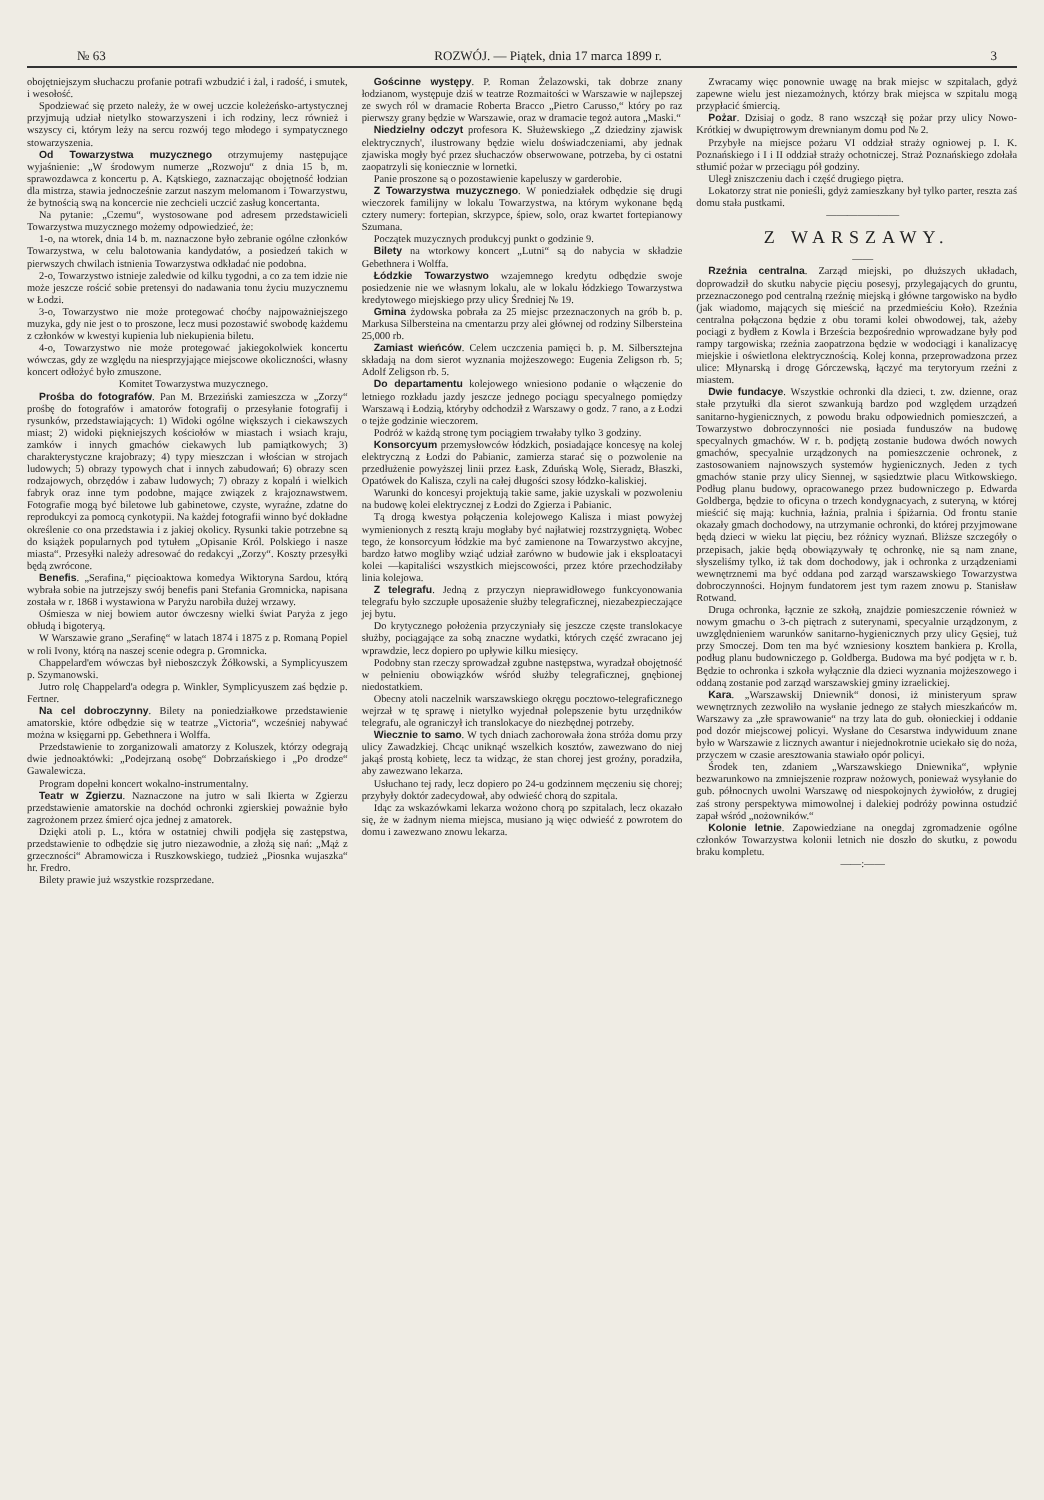№ 63 ROZWÓJ. — Piątek, dnia 17 marca 1899 r. 3
obojętniejszym słuchaczu profanie potrafi wzbudzić i żal, i radość, i smutek, i wesołość.
Spodziewać się przeto należy, że w owej uczcie koleżeńsko-artystycznej przyjmują udział nietylko stowarzyszeni i ich rodziny, lecz również i wszyscy ci, którym leży na sercu rozwój tego młodego i sympatycznego stowarzyszenia.
Od Towarzystwa muzycznego otrzymujemy następujące wyjaśnienie: „W środowym numerze „Rozwoju“ z dnia 15 b, m. sprawozdawca z koncertu p. A. Kątskiego, zaznaczając obojętność łodzian dla mistrza, stawia jednocześnie zarzut naszym melomanom i Towarzystwu, że bytnością swą na koncercie nie zechcieli uczcić zasług koncertanta.
Na pytanie: „Czemu“, wystosowane pod adresem przedstawicieli Towarzystwa muzycznego możemy odpowiedzieć, że:
1-o, na wtorek, dnia 14 b. m. naznaczone było zebranie ogólne członków Towarzystwa, w celu balotowania kandydatów, a posiedzeń takich w pierwszych chwilach istnienia Towarzystwa odkładać nie podobna.
2-o, Towarzystwo istnieje zaledwie od kilku tygodni, a co za tem idzie nie może jeszcze rościć sobie pretensyi do nadawania tonu życiu muzycznemu w Łodzi.
3-o, Towarzystwo nie może protegować choćby najpoważniejszego muzyka, gdy nie jest o to proszone, lecz musi pozostawić swobodę każdemu z członków w kwestyi kupienia lub niekupienia biletu.
4-o, Towarzystwo nie może protegować jakiegokolwiek koncertu wówczas, gdy ze względu na niesprzyjające miejscowe okoliczności, własny koncert odłożyć było zmuszone.
Komitet Towarzystwa muzycznego.
Prośba do fotografów. Pan M. Brzeziński zamieszcza w „Zorzy“ prośbę do fotografów i amatorów fotografij o przesyłanie fotografij i rysunków, przedstawiających: 1) Widoki ogólne większych i ciekawszych miast; 2) widoki piękniejszych kościołów w miastach i wsiach kraju, zamków i innych gmachów ciekawych lub pamiątkowych; 3) charakterystyczne krajobrazy; 4) typy mieszczan i włościan w strojach ludowych; 5) obrazy typowych chat i innych zabudowań; 6) obrazy scen rodzajowych, obrzędów i zabaw ludowych; 7) obrazy z kopalń i wielkich fabryk oraz inne tym podobne, mające związek z krajoznawstwem. Fotografie mogą być biletowe lub gabinetowe, czyste, wyraźne, zdatne do reprodukcyi za pomocą cynkotypii. Na każdej fotografii winno być dokładne określenie co ona przedstawia i z jakiej okolicy. Rysunki takie potrzebne są do książek popularnych pod tytułem „Opisanie Król. Polskiego i nasze miasta“. Przesyłki należy adresować do redakcyi „Zorzy“. Koszty przesyłki będą zwrócone.
Benefis. „Serafina,“ pięcioaktowa komedya Wiktoryna Sardou, którą wybrała sobie na jutrzejszy swój benefis pani Stefania Gromnicka, napisana została w r. 1868 i wystawiona w Paryżu narobiła dużej wrzawy.
Ośmiesza w niej bowiem autor ówczesny wielki świat Paryża z jego obłudą i bigoteryą.
W Warszawie grano „Serafinę“ w latach 1874 i 1875 z p. Romaną Popiel w roli Ivony, którą na naszej scenie odegra p. Gromnicka.
Chappelard'em wówczas był nieboszczyk Żółkowski, a Symplicyuszem p. Szymanowski.
Jutro rolę Chappelard'a odegra p. Winkler, Symplicyuszem zaś będzie p. Fertner.
Na cel dobroczynny. Bilety na poniedziałkowe przedstawienie amatorskie, które odbędzie się w teatrze „Victoria“, wcześniej nabywać można w księgarni pp. Gebethnera i Wolffa.
Przedstawienie to zorganizowali amatorzy z Koluszek, którzy odegrają dwie jednoaktówki: „Podejrzaną osobę“ Dobrzańskiego i „Po drodze“ Gawalewicza.
Program dopełni koncert wokalno-instrumentalny.
Teatr w Zgierzu. Naznaczone na jutro w sali Ikierta w Zgierzu przedstawienie amatorskie na dochód ochronki zgierskiej poważnie było zagrożonem przez śmierć ojca jednej z amatorek.
Dzięki atoli p. L., która w ostatniej chwili podjęła się zastępstwa, przedstawienie to odbędzie się jutro niezawodnie, a złożą się nań: „Mąż z grzeczności“ Abramowicza i Ruszkowskiego, tudzież „Piosnka wujaszka“ hr. Fredro.
Bilety prawie już wszystkie rozsprzedane.
Gościnne występy. P. Roman Żelazowski, tak dobrze znany łodzianom, występuje dziś w teatrze Rozmaitości w Warszawie w najlepszej ze swych ról w dramacie Roberta Bracco „Pietro Carusso,“ który po raz pierwszy grany będzie w Warszawie, oraz w dramacie tegoż autora „Maski.“
Niedzielny odczyt profesora K. Służewskiego „Z dziedziny zjawisk elektrycznych', ilustrowany będzie wielu doświadczeniami, aby jednak zjawiska mogły być przez słuchaczów obserwowane, potrzeba, by ci ostatni zaopatrzyli się koniecznie w lornetki.
Panie proszone są o pozostawienie kapeluszy w garderobie.
Z Towarzystwa muzycznego. W poniedziałek odbędzie się drugi wieczorek familijny w lokalu Towarzystwa, na którym wykonane będą cztery numery: fortepian, skrzypce, śpiew, solo, oraz kwartet fortepianowy Szumana.
Początek muzycznych produkcyj punkt o godzinie 9.
Bilety na wtorkowy koncert „Lutni“ są do nabycia w składzie Gebethnera i Wolffa.
Łódzkie Towarzystwo wzajemnego kredytu odbędzie swoje posiedzenie nie we własnym lokalu, ale w lokalu łódzkiego Towarzystwa kredytowego miejskiego przy ulicy Średniej № 19.
Gmina żydowska pobrała za 25 miejsc przeznaczonych na grób b. p. Markusa Silbersteina na cmentarzu przy alei głównej od rodziny Silbersteina 25,000 rb.
Zamiast wieńców. Celem uczczenia pamięci b. p. M. Silbersztejna składają na dom sierot wyznania mojżeszowego: Eugenia Zeligson rb. 5; Adolf Zeligson rb. 5.
Do departamentu kolejowego wniesiono podanie o włączenie do letniego rozkładu jazdy jeszcze jednego pociągu specyalnego pomiędzy Warszawą i Łodzią, któryby odchodził z Warszawy o godz. 7 rano, a z Łodzi o tejże godzinie wieczorem.
Podróż w każdą stronę tym pociągiem trwałaby tylko 3 godziny.
Konsorcyum przemysłowców łódzkich, posiadające koncesyę na kolej elektryczną z Łodzi do Pabianic, zamierza starać się o pozwolenie na przedłużenie powyższej linii przez Łask, Zduńską Wolę, Sieradz, Błaszki, Opatówek do Kalisza, czyli na całej długości szosy łódzko-kaliskiej.
Warunki do koncesyi projektują takie same, jakie uzyskali w pozwoleniu na budowę kolei elektrycznej z Łodzi do Zgierza i Pabianic.
Tą drogą kwestya połączenia kolejowego Kalisza i miast powyżej wymienionych z resztą kraju mogłaby być najłatwiej rozstrzygniętą. Wobec tego, że konsorcyum łódzkie ma być zamienone na Towarzystwo akcyjne, bardzo łatwo mogliby wziąć udział zarówno w budowie jak i eksploatacyi kolei —kapitaliści wszystkich miejscowości, przez które przechodziłaby linia kolejowa.
Z telegrafu. Jedną z przyczyn nieprawidłowego funkcyonowania telegrafu było szczupłe uposażenie służby telegraficznej, niezabezpieczające jej bytu.
Do krytycznego położenia przyczyniały się jeszcze częste translokacye służby, pociągające za sobą znaczne wydatki, których część zwracano jej wprawdzie, lecz dopiero po upływie kilku miesięcy.
Podobny stan rzeczy sprowadzał zgubne następstwa, wyradzał obojętność w pełnieniu obowiązków wśród służby telegraficznej, gnębionej niedostatkiem.
Obecny atoli naczelnik warszawskiego okręgu pocztowo-telegraficznego wejrzał w tę sprawę i nietylko wyjednał polepszenie bytu urzędników telegrafu, ale ograniczył ich translokacye do niezbędnej potrzeby.
Wiecznie to samo. W tych dniach zachorowała żona stróża domu przy ulicy Zawadzkiej. Chcąc uniknąć wszelkich kosztów, zawezwano do niej jakąś prostą kobietę, lecz ta widząc, że stan chorej jest groźny, poradziła, aby zawezwano lekarza.
Usłuchano tej rady, lecz dopiero po 24-u godzinnem męczeniu się chorej; przybyły doktór zadecydował, aby odwieść chorą do szpitala.
Idąc za wskazówkami lekarza wożono chorą po szpitalach, lecz okazało się, że w żadnym niema miejsca, musiano ją więc odwieść z powrotem do domu i zawezwano znowu lekarza.
Zwracamy więc ponownie uwagę na brak miejsc w szpitalach, gdyż zapewne wielu jest niezamożnych, którzy brak miejsca w szpitalu mogą przypłacić śmiercią.
Pożar. Dzisiaj o godz. 8 rano wszczął się pożar przy ulicy Nowo-Krótkiej w dwupiętrowym drewnianym domu pod № 2.
Przybyłe na miejsce pożaru VI oddział straży ogniowej p. I. K. Poznańskiego i I i II oddział straży ochotniczej. Straż Poznańskiego zdołała stłumić pożar w przeciągu pół godziny.
Uległ zniszczeniu dach i część drugiego piętra.
Lokatorzy strat nie ponieśli, gdyż zamieszkany był tylko parter, reszta zaś domu stała pustkami.
———————
Z WARSZAWY.
——
Rzeźnia centralna. Zarząd miejski, po dłuższych układach, doprowadził do skutku nabycie pięciu posesyj, przylegających do gruntu, przeznaczonego pod centralną rzeźnię miejską i główne targowisko na bydło (jak wiadomo, mających się mieścić na przedmieściu Koło). Rzeźnia centralna połączona będzie z obu torami kolei obwodowej, tak, ażeby pociągi z bydłem z Kowla i Brześcia bezpośrednio wprowadzane były pod rampy targowiska; rzeźnia zaopatrzona będzie w wodociągi i kanalizacyę miejskie i oświetlona elektrycznością. Kolej konna, przeprowadzona przez ulice: Młynarską i drogę Górczewską, łączyć ma terytoryum rzeźni z miastem.
Dwie fundacye. Wszystkie ochronki dla dzieci, t. zw. dzienne, oraz stałe przytułki dla sierot szwankują bardzo pod względem urządzeń sanitarno-hygienicznych, z powodu braku odpowiednich pomieszczeń, a Towarzystwo dobroczynności nie posiada funduszów na budowę specyalnych gmachów. W r. b. podjętą zostanie budowa dwóch nowych gmachów, specyalnie urządzonych na pomieszczenie ochronek, z zastosowaniem najnowszych systemów hygienicznych. Jeden z tych gmachów stanie przy ulicy Siennej, w sąsiedztwie placu Witkowskiego. Podług planu budowy, opracowanego przez budowniczego p. Edwarda Goldberga, będzie to oficyna o trzech kondygnacyach, z suteryną, w której mieścić się mają: kuchnia, łaźnia, pralnia i śpiżarnia. Od frontu stanie okazały gmach dochodowy, na utrzymanie ochronki, do której przyjmowane będą dzieci w wieku lat pięciu, bez różnicy wyznań. Bliższe szczegóły o przepisach, jakie będą obowiązywały tę ochronkę, nie są nam znane, słyszeliśmy tylko, iż tak dom dochodowy, jak i ochronka z urządzeniami wewnętrznemi ma być oddana pod zarząd warszawskiego Towarzystwa dobroczynności. Hojnym fundatorem jest tym razem znowu p. Stanisław Rotwand.
Druga ochronka, łącznie ze szkołą, znajdzie pomieszczenie również w nowym gmachu o 3-ch piętrach z suterynami, specyalnie urządzonym, z uwzględnieniem warunków sanitarno-hygienicznych przy ulicy Gęsiej, tuż przy Smoczej. Dom ten ma być wzniesiony kosztem bankiera p. Krolla, podług planu budowniczego p. Goldberga. Budowa ma być podjęta w r. b. Będzie to ochronka i szkoła wyłącznie dla dzieci wyznania mojżeszowego i oddaną zostanie pod zarząd warszawskiej gminy izraelickiej.
Kara. „Warszawskij Dniewnik“ donosi, iż ministeryum spraw wewnętrznych zezwoliło na wysłanie jednego ze stałych mieszkańców m. Warszawy za „złe sprawowanie“ na trzy lata do gub. ołonieckiej i oddanie pod dozór miejscowej policyi. Wysłane do Cesarstwa indywiduum znane było w Warszawie z licznych awantur i niejednokrotnie uciekało się do noża, przyczem w czasie aresztowania stawiało opór policyi.
Środek ten, zdaniem „Warszawskiego Dniewnika“, wpłynie bezwarunkowo na zmniejszenie rozpraw nożowych, ponieważ wysyłanie do gub. północnych uwolni Warszawę od niespokojnych żywiołów, z drugiej zaś strony perspektywa mimowolnej i dalekiej podróży powinna ostudzić zapał wśród „nożowników.“
Kolonie letnie. Zapowiedziane na onegdaj zgromadzenie ogólne członków Towarzystwa kolonii letnich nie doszło do skutku, z powodu braku kompletu.
——:——